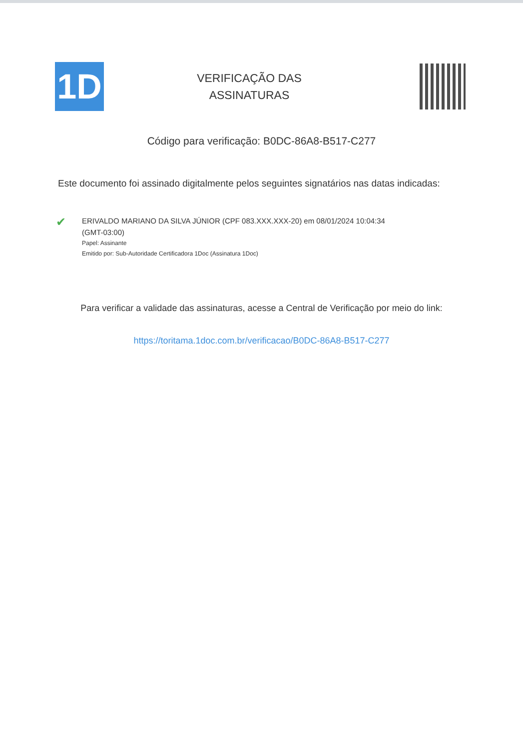1D
VERIFICAÇÃO DAS
ASSINATURAS
Código para verificação: B0DC-86A8-B517-C277
Este documento foi assinado digitalmente pelos seguintes signatários nas datas indicadas:
✔
ERIVALDO MARIANO DA SILVA JÚNIOR (CPF 083.XXX.XXX-20) em 08/01/2024 10:04:34
(GMT-03:00)
Papel: Assinante
Emitido por: Sub-Autoridade Certificadora 1Doc (Assinatura 1Doc)
Para verificar a validade das assinaturas, acesse a Central de Verificação por meio do link:
https://toritama.1doc.com.br/verificacao/B0DC-86A8-B517-C277